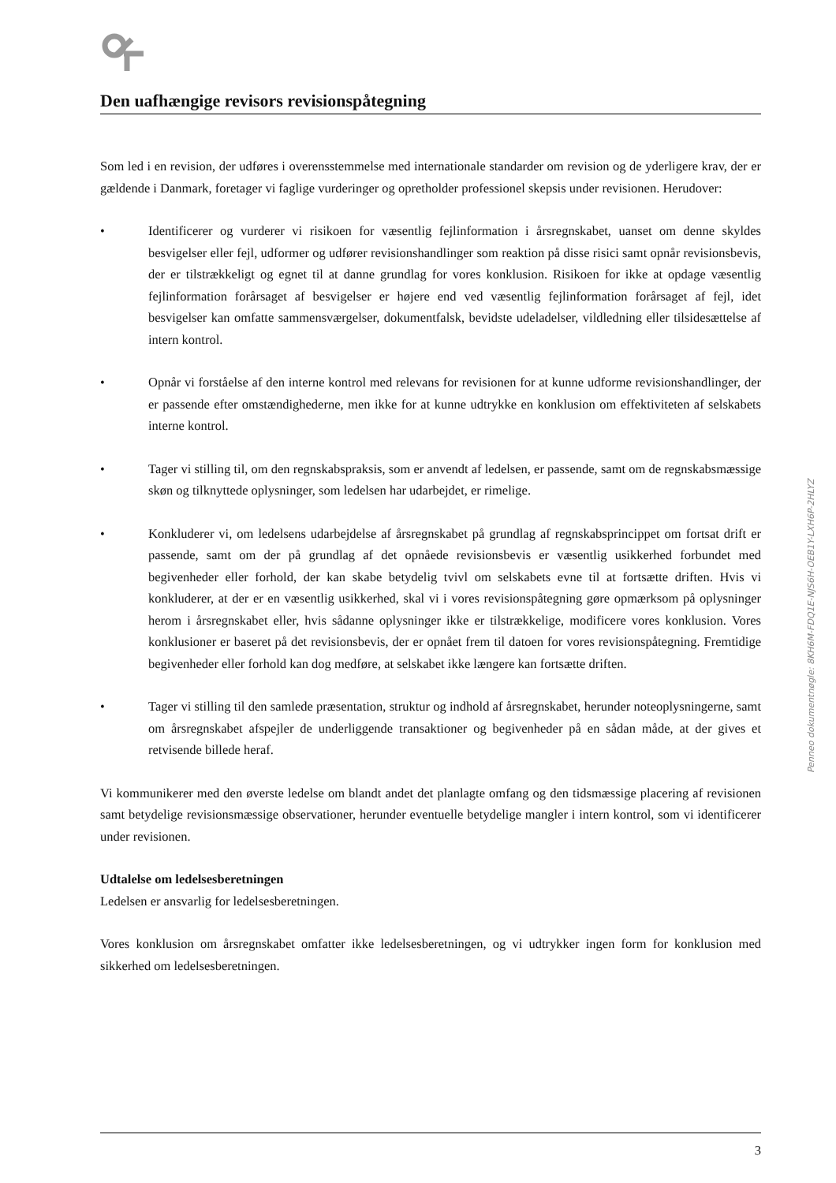Den uafhængige revisors revisionspåtegning
Som led i en revision, der udføres i overensstemmelse med internationale standarder om revision og de yderligere krav, der er gældende i Danmark, foretager vi faglige vurderinger og opretholder professionel skepsis under revisionen. Herudover:
• Identificerer og vurderer vi risikoen for væsentlig fejlinformation i årsregnskabet, uanset om denne skyldes besvigelser eller fejl, udformer og udfører revisionshandlinger som reaktion på disse risici samt opnår revisionsbevis, der er tilstrækkeligt og egnet til at danne grundlag for vores konklusion. Risikoen for ikke at opdage væsentlig fejlinformation forårsaget af besvigelser er højere end ved væsentlig fejlinformation forårsaget af fejl, idet besvigelser kan omfatte sammensværgelser, dokumentfalsk, bevidste udeladelser, vildledning eller tilsidesættelse af intern kontrol.
• Opnår vi forståelse af den interne kontrol med relevans for revisionen for at kunne udforme revisionshandlinger, der er passende efter omstændighederne, men ikke for at kunne udtrykke en konklusion om effektiviteten af selskabets interne kontrol.
• Tager vi stilling til, om den regnskabspraksis, som er anvendt af ledelsen, er passende, samt om de regnskabsmæssige skøn og tilknyttede oplysninger, som ledelsen har udarbejdet, er rimelige.
• Konkluderer vi, om ledelsens udarbejdelse af årsregnskabet på grundlag af regnskabsprincippet om fortsat drift er passende, samt om der på grundlag af det opnåede revisionsbevis er væsentlig usikkerhed forbundet med begivenheder eller forhold, der kan skabe betydelig tvivl om selskabets evne til at fortsætte driften. Hvis vi konkluderer, at der er en væsentlig usikkerhed, skal vi i vores revisionspåtegning gøre opmærksom på oplysninger herom i årsregnskabet eller, hvis sådanne oplysninger ikke er tilstrækkelige, modificere vores konklusion. Vores konklusioner er baseret på det revisionsbevis, der er opnået frem til datoen for vores revisionspåtegning. Fremtidige begivenheder eller forhold kan dog medføre, at selskabet ikke længere kan fortsætte driften.
• Tager vi stilling til den samlede præsentation, struktur og indhold af årsregnskabet, herunder noteoplysningerne, samt om årsregnskabet afspejler de underliggende transaktioner og begivenheder på en sådan måde, at der gives et retvisende billede heraf.
Vi kommunikerer med den øverste ledelse om blandt andet det planlagte omfang og den tidsmæssige placering af revisionen samt betydelige revisionsmæssige observationer, herunder eventuelle betydelige mangler i intern kontrol, som vi identificerer under revisionen.
Udtalelse om ledelsesberetningen
Ledelsen er ansvarlig for ledelsesberetningen.
Vores konklusion om årsregnskabet omfatter ikke ledelsesberetningen, og vi udtrykker ingen form for konklusion med sikkerhed om ledelsesberetningen.
Penneo dokumentnøgle: 8KH6M-FDQ1E-NJS6H-OEB1Y-LXH6P-2HLYZ
3